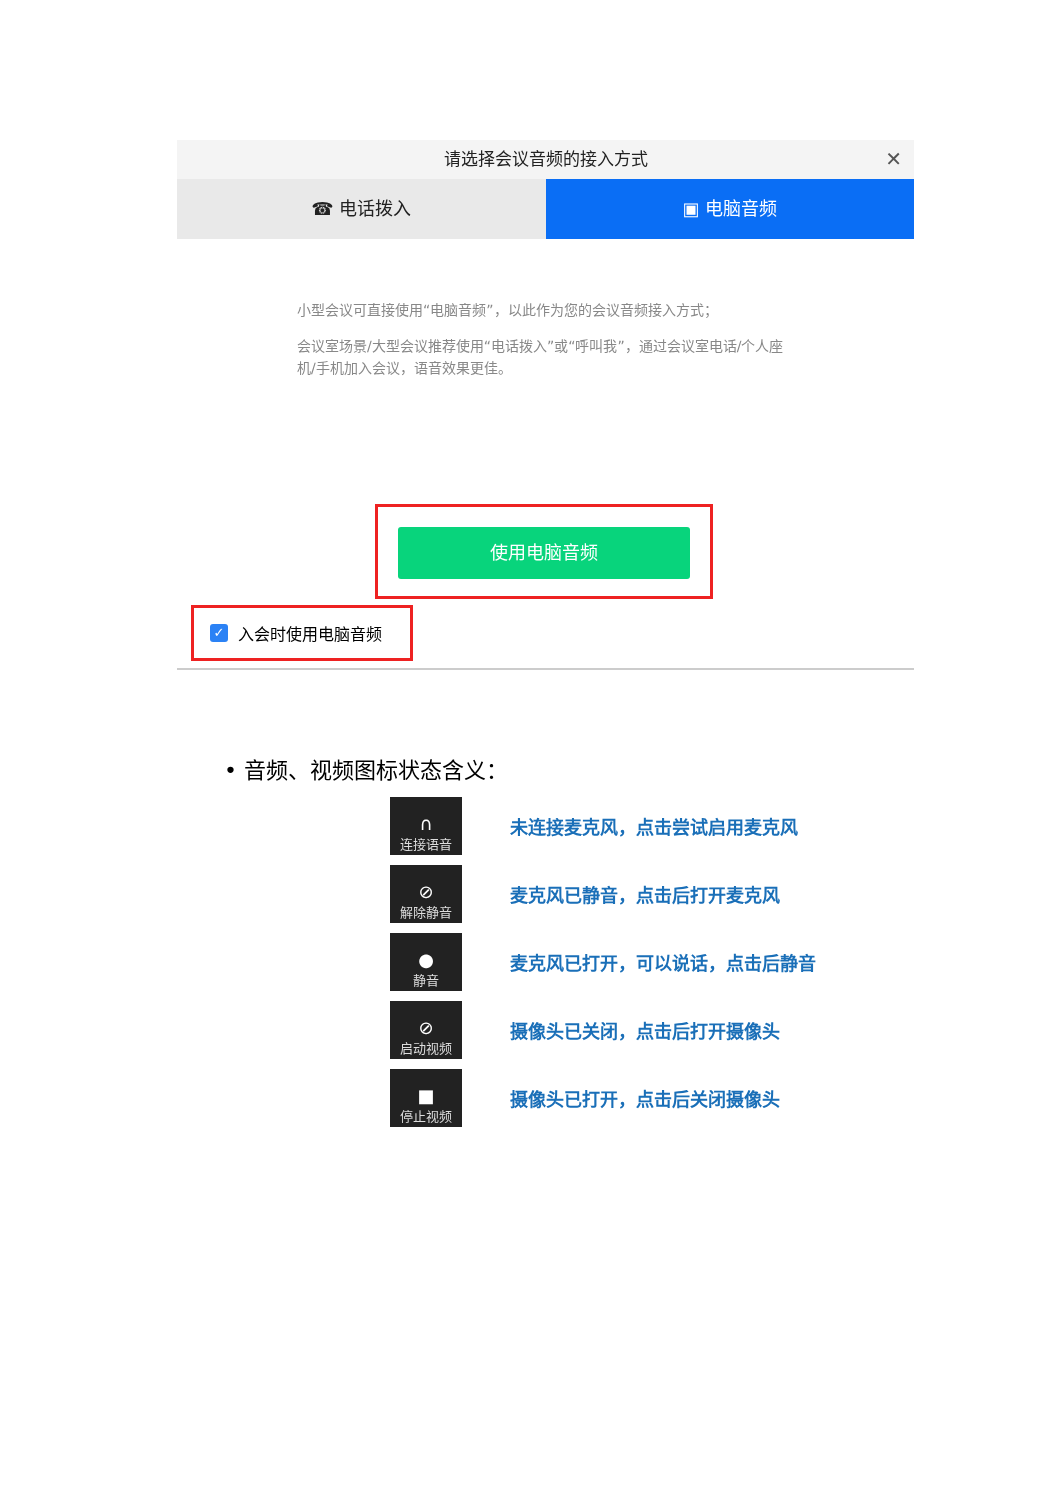请选择会议音频的接入方式 ✕
☎ 电话拨入 ▣ 电脑音频
小型会议可直接使用“电脑音频”，以此作为您的会议音频接入方式；
会议室场景/大型会议推荐使用“电话拨入”或“呼叫我”，通过会议室电话/个人座机/手机加入会议，语音效果更佳。
使用电脑音频
✓ 入会时使用电脑音频
• 音频、视频图标状态含义：
∩
连接语音
未连接麦克风，点击尝试启用麦克风
⊘
解除静音
麦克风已静音，点击后打开麦克风
●
静音
麦克风已打开，可以说话，点击后静音
⊘
启动视频
摄像头已关闭，点击后打开摄像头
■
停止视频
摄像头已打开，点击后关闭摄像头